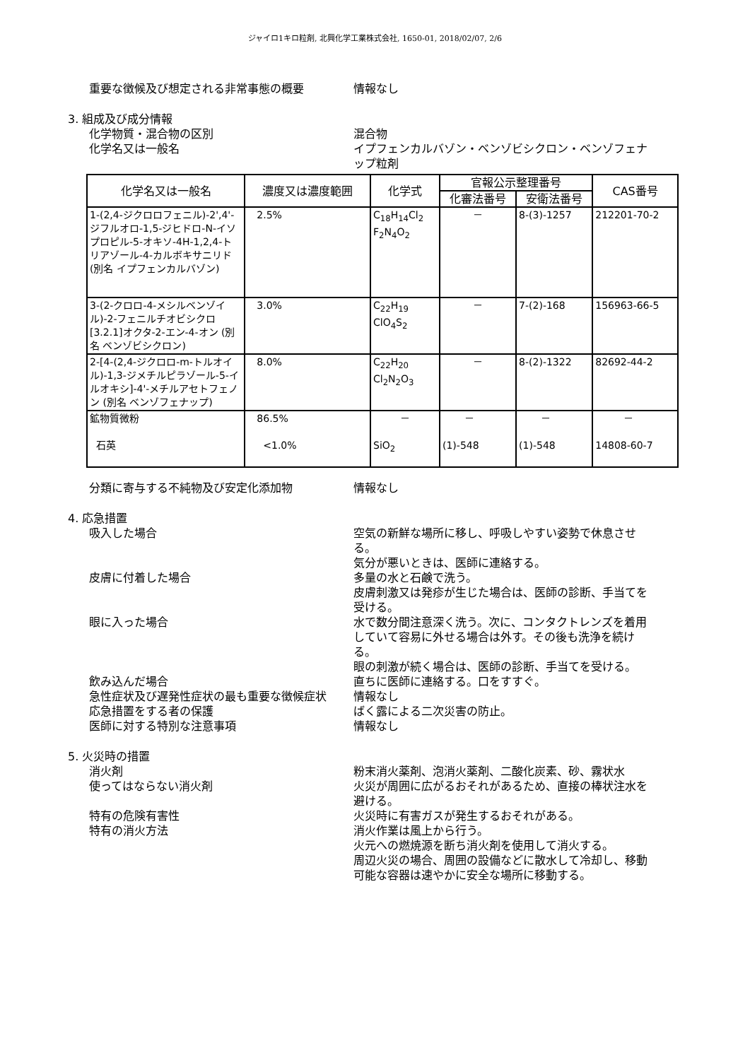ジャイロ1キロ粒剤, 北興化学工業株式会社, 1650-01, 2018/02/07, 2/6
重要な徴候及び想定される非常事態の概要 情報なし
3. 組成及び成分情報
化学物質・混合物の区別 混合物
化学名又は一般名 イプフェンカルバゾン・ベンゾビシクロン・ベンゾフェナップ粒剤
| 化学名又は一般名 | 濃度又は濃度範囲 | 化学式 | 官報公示整理番号 | | CAS番号 |
| --- | --- | --- | --- | --- | --- |
| | | | 化審法番号 | 安衛法番号 | |
| 1-(2,4-ジクロロフェニル)-2',4'-ジフルオロ-1,5-ジヒドロ-N-イソプロピル-5-オキソ-4H-1,2,4-トリアゾール-4-カルボキサニリド (別名 イプフェンカルバゾン) | 2.5% | C<sub>18</sub>H<sub>14</sub>Cl<sub>2</sub> F<sub>2</sub>N<sub>4</sub>O<sub>2</sub> | － | 8-(3)-1257 | 212201-70-2 |
| 3-(2-クロロ-4-メシルベンゾイル)-2-フェニルチオビシクロ[3.2.1]オクタ-2-エン-4-オン (別名 ベンゾビシクロン) | 3.0% | C<sub>22</sub>H<sub>19</sub> ClO<sub>4</sub>S<sub>2</sub> | － | 7-(2)-168 | 156963-66-5 |
| 2-[4-(2,4-ジクロロ-m-トルオイル)-1,3-ジメチルピラゾール-5-イルオキシ]-4'-メチルアセトフェノン (別名 ベンゾフェナップ) | 8.0% | C<sub>22</sub>H<sub>20</sub> Cl<sub>2</sub>N<sub>2</sub>O<sub>3</sub> | － | 8-(2)-1322 | 82692-44-2 |
| 鉱物質微粉 石英 | 86.5% <1.0% | － SiO<sub>2</sub> | － (1)-548 | － (1)-548 | － 14808-60-7 |
分類に寄与する不純物及び安定化添加物 情報なし
4. 応急措置
吸入した場合 空気の新鮮な場所に移し、呼吸しやすい姿勢で休息させる。
気分が悪いときは、医師に連絡する。
皮膚に付着した場合 多量の水と石鹸で洗う。
皮膚刺激又は発疹が生じた場合は、医師の診断、手当てを受ける。
眼に入った場合 水で数分間注意深く洗う。次に、コンタクトレンズを着用していて容易に外せる場合は外す。その後も洗浄を続ける。
眼の刺激が続く場合は、医師の診断、手当てを受ける。
飲み込んだ場合 直ちに医師に連絡する。口をすすぐ。
急性症状及び遅発性症状の最も重要な徴候症状 情報なし
応急措置をする者の保護 ばく露による二次災害の防止。
医師に対する特別な注意事項 情報なし
5. 火災時の措置
消火剤 粉末消火薬剤、泡消火薬剤、二酸化炭素、砂、霧状水
使ってはならない消火剤 火災が周囲に広がるおそれがあるため、直接の棒状注水を避ける。
特有の危険有害性 火災時に有害ガスが発生するおそれがある。
特有の消火方法 消火作業は風上から行う。
火元への燃焼源を断ち消火剤を使用して消火する。
周辺火災の場合、周囲の設備などに散水して冷却し、移動可能な容器は速やかに安全な場所に移動する。